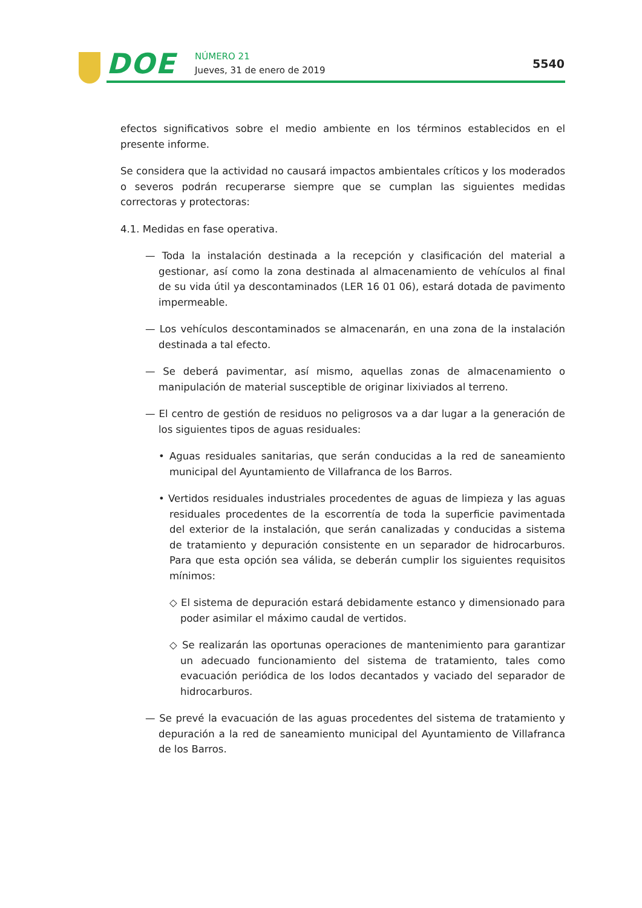DOE NÚMERO 21
Jueves, 31 de enero de 2019 5540
efectos significativos sobre el medio ambiente en los términos establecidos en el presente informe.
Se considera que la actividad no causará impactos ambientales críticos y los moderados o severos podrán recuperarse siempre que se cumplan las siguientes medidas correctoras y protectoras:
4.1. Medidas en fase operativa.
— Toda la instalación destinada a la recepción y clasificación del material a gestionar, así como la zona destinada al almacenamiento de vehículos al final de su vida útil ya descontaminados (LER 16 01 06), estará dotada de pavimento impermeable.
— Los vehículos descontaminados se almacenarán, en una zona de la instalación destinada a tal efecto.
— Se deberá pavimentar, así mismo, aquellas zonas de almacenamiento o manipulación de material susceptible de originar lixiviados al terreno.
— El centro de gestión de residuos no peligrosos va a dar lugar a la generación de los siguientes tipos de aguas residuales:
• Aguas residuales sanitarias, que serán conducidas a la red de saneamiento municipal del Ayuntamiento de Villafranca de los Barros.
• Vertidos residuales industriales procedentes de aguas de limpieza y las aguas residuales procedentes de la escorrentía de toda la superficie pavimentada del exterior de la instalación, que serán canalizadas y conducidas a sistema de tratamiento y depuración consistente en un separador de hidrocarburos. Para que esta opción sea válida, se deberán cumplir los siguientes requisitos mínimos:
◇ El sistema de depuración estará debidamente estanco y dimensionado para poder asimilar el máximo caudal de vertidos.
◇ Se realizarán las oportunas operaciones de mantenimiento para garantizar un adecuado funcionamiento del sistema de tratamiento, tales como evacuación periódica de los lodos decantados y vaciado del separador de hidrocarburos.
— Se prevé la evacuación de las aguas procedentes del sistema de tratamiento y depuración a la red de saneamiento municipal del Ayuntamiento de Villafranca de los Barros.